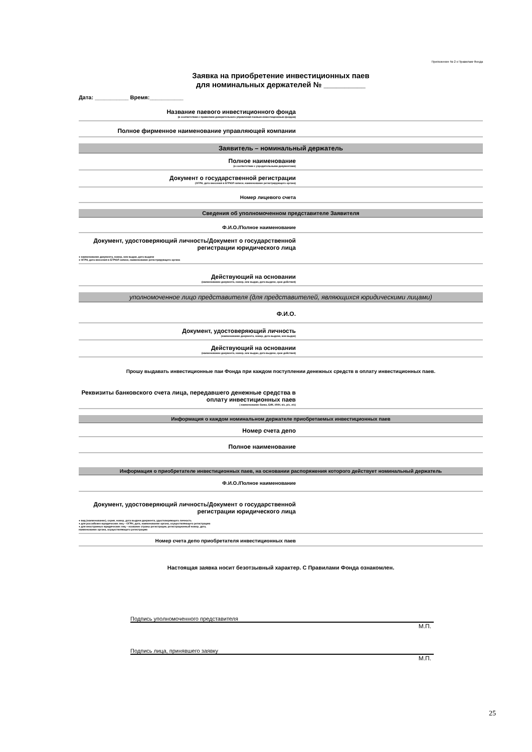Приложение № 2 к Правилам Фонда
Заявка на приобретение инвестиционных паев
для номинальных держателей № __________
Дата: ___________ Время:___________
Название паевого инвестиционного фонда
(в соответствии с правилами доверительного управления паевым инвестиционным фондом)
Полное фирменное наименование управляющей компании
Заявитель – номинальный держатель
Полное наименование
(в соответствии с учредительными документами)
Документ о государственной регистрации
(ОГРН, дата внесения в ЕГРЮЛ записи, наименование регистрирующего органа)
Номер лицевого счета
Сведения об уполномоченном представителе Заявителя
Ф.И.О./Полное наименование
Документ, удостоверяющий личность/Документ о государственной регистрации юридического лица
● наименование документа, номер, кем выдан, дата выдачи
● ОГРН, дата внесения в ЕГРЮЛ записи, наименование регистрирующего органа
Действующий на основании
(наименование документа, номер, кем выдан, дата выдачи, срок действия)
уполномоченное лицо представителя (для представителей, являющихся юридическими лицами)
Ф.И.О.
Документ, удостоверяющий личность
(наименование документа, номер, дата выдачи, кем выдан)
Действующий на основании
(наименование документа, номер, кем выдан, дата выдачи, срок действия)
Прошу выдавать инвестиционные паи Фонда при каждом поступлении денежных средств в оплату инвестиционных паев.
Реквизиты банковского счета лица, передавшего денежные средства в оплату инвестиционных паев
( наименование банка, БИК, ИНН, к/с, р/с, л/с)
Информация о каждом номинальном держателе приобретаемых инвестиционных паев
Номер счета депо
Полное наименование
Информация о приобретателе инвестиционных паев, на основании распоряжения которого действует номинальный держатель
Ф.И.О./Полное наименование
Документ, удостоверяющий личность/Документ о государственной регистрации юридического лица
● вид (наименование), серия, номер, дата выдачи документа, удостоверяющего личность
● для российских юридических лиц – ОГРН, дата, наименование органа, осуществляющего регистрацию
● для иностранных юридических лиц – название страны регистрации, регистрационный номер, дата,
наименование органа, осуществляющего регистрацию
Номер счета депо приобретателя инвестиционных паев
Настоящая заявка носит безотзывный характер. С Правилами Фонда ознакомлен.
Подпись уполномоченного представителя
М.П.
Подпись лица, принявшего заявку
М.П.
25